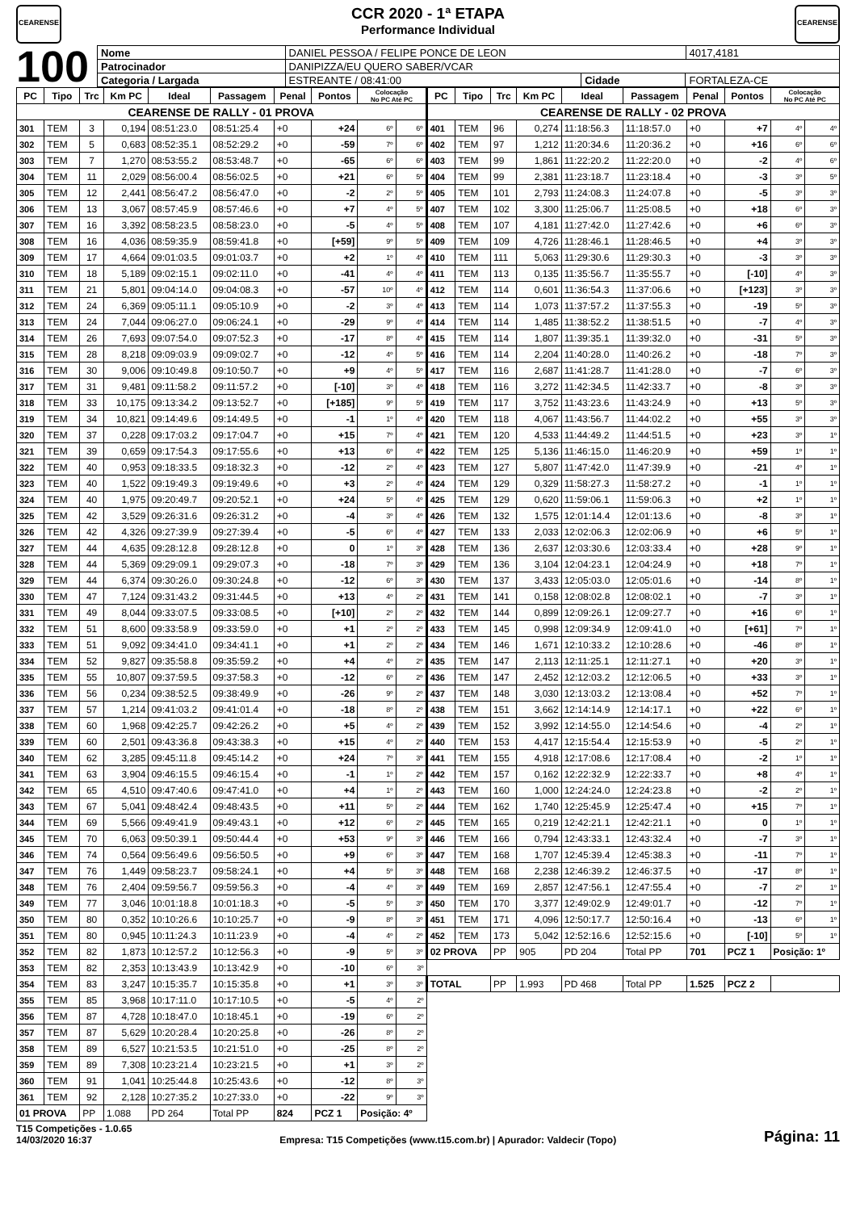CEARENSE
CCR 2020 - 1ª ETAPA
Performance Individual
CEARENSE
100
| Nome | DANIEL PESSOA / FELIPE PONCE DE LEON | | | 4017,4181 |
| Patrocinador | DANIPIZZA/EU QUERO SABER/VCAR | | | |
| Categoria / Largada | ESTREANTE / 08:41:00 | Cidade | FORTALEZA-CE | |
| PC | Tipo | Trc | Km PC | Ideal | Passagem | Penal | Pontos | Colocação No PC Até PC | | PC | Tipo | Trc | Km PC | Ideal | Passagem | Penal | Pontos | Colocação No PC Até PC | |
| --- | --- | --- | --- | --- | --- | --- | --- | --- | --- | --- | --- | --- | --- | --- | --- | --- | --- | --- | --- |
| CEARENSE DE RALLY - 01 PROVA | | | | | | | | | | CEARENSE DE RALLY - 02 PROVA | | | | | | | | | |
| 301 | TEM | 3 | 0,194 | 08:51:23.0 | 08:51:25.4 | +0 | +24 | 6º | 6º | 401 | TEM | 96 | 0,274 | 11:18:56.3 | 11:18:57.0 | +0 | +7 | 4º | 4º |
| 302 | TEM | 5 | 0,683 | 08:52:35.1 | 08:52:29.2 | +0 | -59 | 7º | 6º | 402 | TEM | 97 | 1,212 | 11:20:34.6 | 11:20:36.2 | +0 | +16 | 6º | 6º |
| 303 | TEM | 7 | 1,270 | 08:53:55.2 | 08:53:48.7 | +0 | -65 | 6º | 6º | 403 | TEM | 99 | 1,861 | 11:22:20.2 | 11:22:20.0 | +0 | -2 | 4º | 6º |
| 304 | TEM | 11 | 2,029 | 08:56:00.4 | 08:56:02.5 | +0 | +21 | 6º | 5º | 404 | TEM | 99 | 2,381 | 11:23:18.7 | 11:23:18.4 | +0 | -3 | 3º | 5º |
| 305 | TEM | 12 | 2,441 | 08:56:47.2 | 08:56:47.0 | +0 | -2 | 2º | 5º | 405 | TEM | 101 | 2,793 | 11:24:08.3 | 11:24:07.8 | +0 | -5 | 3º | 3º |
| 306 | TEM | 13 | 3,067 | 08:57:45.9 | 08:57:46.6 | +0 | +7 | 4º | 5º | 407 | TEM | 102 | 3,300 | 11:25:06.7 | 11:25:08.5 | +0 | +18 | 6º | 3º |
| 307 | TEM | 16 | 3,392 | 08:58:23.5 | 08:58:23.0 | +0 | -5 | 4º | 5º | 408 | TEM | 107 | 4,181 | 11:27:42.0 | 11:27:42.6 | +0 | +6 | 6º | 3º |
| 308 | TEM | 16 | 4,036 | 08:59:35.9 | 08:59:41.8 | +0 | [+59] | 9º | 5º | 409 | TEM | 109 | 4,726 | 11:28:46.1 | 11:28:46.5 | +0 | +4 | 3º | 3º |
| 309 | TEM | 17 | 4,664 | 09:01:03.5 | 09:01:03.7 | +0 | +2 | 1º | 4º | 410 | TEM | 111 | 5,063 | 11:29:30.6 | 11:29:30.3 | +0 | -3 | 3º | 3º |
| 310 | TEM | 18 | 5,189 | 09:02:15.1 | 09:02:11.0 | +0 | -41 | 4º | 4º | 411 | TEM | 113 | 0,135 | 11:35:56.7 | 11:35:55.7 | +0 | [-10] | 4º | 3º |
| 311 | TEM | 21 | 5,801 | 09:04:14.0 | 09:04:08.3 | +0 | -57 | 10º | 4º | 412 | TEM | 114 | 0,601 | 11:36:54.3 | 11:37:06.6 | +0 | [+123] | 3º | 3º |
| 312 | TEM | 24 | 6,369 | 09:05:11.1 | 09:05:10.9 | +0 | -2 | 3º | 4º | 413 | TEM | 114 | 1,073 | 11:37:57.2 | 11:37:55.3 | +0 | -19 | 5º | 3º |
| 313 | TEM | 24 | 7,044 | 09:06:27.0 | 09:06:24.1 | +0 | -29 | 9º | 4º | 414 | TEM | 114 | 1,485 | 11:38:52.2 | 11:38:51.5 | +0 | -7 | 4º | 3º |
| 314 | TEM | 26 | 7,693 | 09:07:54.0 | 09:07:52.3 | +0 | -17 | 8º | 4º | 415 | TEM | 114 | 1,807 | 11:39:35.1 | 11:39:32.0 | +0 | -31 | 5º | 3º |
| 315 | TEM | 28 | 8,218 | 09:09:03.9 | 09:09:02.7 | +0 | -12 | 4º | 5º | 416 | TEM | 114 | 2,204 | 11:40:28.0 | 11:40:26.2 | +0 | -18 | 7º | 3º |
| 316 | TEM | 30 | 9,006 | 09:10:49.8 | 09:10:50.7 | +0 | +9 | 4º | 5º | 417 | TEM | 116 | 2,687 | 11:41:28.7 | 11:41:28.0 | +0 | -7 | 6º | 3º |
| 317 | TEM | 31 | 9,481 | 09:11:58.2 | 09:11:57.2 | +0 | [-10] | 3º | 4º | 418 | TEM | 116 | 3,272 | 11:42:34.5 | 11:42:33.7 | +0 | -8 | 3º | 3º |
| 318 | TEM | 33 | 10,175 | 09:13:34.2 | 09:13:52.7 | +0 | [+185] | 9º | 5º | 419 | TEM | 117 | 3,752 | 11:43:23.6 | 11:43:24.9 | +0 | +13 | 5º | 3º |
| 319 | TEM | 34 | 10,821 | 09:14:49.6 | 09:14:49.5 | +0 | -1 | 1º | 4º | 420 | TEM | 118 | 4,067 | 11:43:56.7 | 11:44:02.2 | +0 | +55 | 3º | 3º |
| 320 | TEM | 37 | 0,228 | 09:17:03.2 | 09:17:04.7 | +0 | +15 | 7º | 4º | 421 | TEM | 120 | 4,533 | 11:44:49.2 | 11:44:51.5 | +0 | +23 | 3º | 1º |
| 321 | TEM | 39 | 0,659 | 09:17:54.3 | 09:17:55.6 | +0 | +13 | 6º | 4º | 422 | TEM | 125 | 5,136 | 11:46:15.0 | 11:46:20.9 | +0 | +59 | 1º | 1º |
| 322 | TEM | 40 | 0,953 | 09:18:33.5 | 09:18:32.3 | +0 | -12 | 2º | 4º | 423 | TEM | 127 | 5,807 | 11:47:42.0 | 11:47:39.9 | +0 | -21 | 4º | 1º |
| 323 | TEM | 40 | 1,522 | 09:19:49.3 | 09:19:49.6 | +0 | +3 | 2º | 4º | 424 | TEM | 129 | 0,329 | 11:58:27.3 | 11:58:27.2 | +0 | -1 | 1º | 1º |
| 324 | TEM | 40 | 1,975 | 09:20:49.7 | 09:20:52.1 | +0 | +24 | 5º | 4º | 425 | TEM | 129 | 0,620 | 11:59:06.1 | 11:59:06.3 | +0 | +2 | 1º | 1º |
| 325 | TEM | 42 | 3,529 | 09:26:31.6 | 09:26:31.2 | +0 | -4 | 3º | 4º | 426 | TEM | 132 | 1,575 | 12:01:14.4 | 12:01:13.6 | +0 | -8 | 3º | 1º |
| 326 | TEM | 42 | 4,326 | 09:27:39.9 | 09:27:39.4 | +0 | -5 | 6º | 4º | 427 | TEM | 133 | 2,033 | 12:02:06.3 | 12:02:06.9 | +0 | +6 | 5º | 1º |
| 327 | TEM | 44 | 4,635 | 09:28:12.8 | 09:28:12.8 | +0 | 0 | 1º | 3º | 428 | TEM | 136 | 2,637 | 12:03:30.6 | 12:03:33.4 | +0 | +28 | 9º | 1º |
| 328 | TEM | 44 | 5,369 | 09:29:09.1 | 09:29:07.3 | +0 | -18 | 7º | 3º | 429 | TEM | 136 | 3,104 | 12:04:23.1 | 12:04:24.9 | +0 | +18 | 7º | 1º |
| 329 | TEM | 44 | 6,374 | 09:30:26.0 | 09:30:24.8 | +0 | -12 | 6º | 3º | 430 | TEM | 137 | 3,433 | 12:05:03.0 | 12:05:01.6 | +0 | -14 | 8º | 1º |
| 330 | TEM | 47 | 7,124 | 09:31:43.2 | 09:31:44.5 | +0 | +13 | 4º | 2º | 431 | TEM | 141 | 0,158 | 12:08:02.8 | 12:08:02.1 | +0 | -7 | 3º | 1º |
| 331 | TEM | 49 | 8,044 | 09:33:07.5 | 09:33:08.5 | +0 | [+10] | 2º | 2º | 432 | TEM | 144 | 0,899 | 12:09:26.1 | 12:09:27.7 | +0 | +16 | 6º | 1º |
| 332 | TEM | 51 | 8,600 | 09:33:58.9 | 09:33:59.0 | +0 | +1 | 2º | 2º | 433 | TEM | 145 | 0,998 | 12:09:34.9 | 12:09:41.0 | +0 | [+61] | 7º | 1º |
| 333 | TEM | 51 | 9,092 | 09:34:41.0 | 09:34:41.1 | +0 | +1 | 2º | 2º | 434 | TEM | 146 | 1,671 | 12:10:33.2 | 12:10:28.6 | +0 | -46 | 8º | 1º |
| 334 | TEM | 52 | 9,827 | 09:35:58.8 | 09:35:59.2 | +0 | +4 | 4º | 2º | 435 | TEM | 147 | 2,113 | 12:11:25.1 | 12:11:27.1 | +0 | +20 | 3º | 1º |
| 335 | TEM | 55 | 10,807 | 09:37:59.5 | 09:37:58.3 | +0 | -12 | 6º | 2º | 436 | TEM | 147 | 2,452 | 12:12:03.2 | 12:12:06.5 | +0 | +33 | 3º | 1º |
| 336 | TEM | 56 | 0,234 | 09:38:52.5 | 09:38:49.9 | +0 | -26 | 9º | 2º | 437 | TEM | 148 | 3,030 | 12:13:03.2 | 12:13:08.4 | +0 | +52 | 7º | 1º |
| 337 | TEM | 57 | 1,214 | 09:41:03.2 | 09:41:01.4 | +0 | -18 | 8º | 2º | 438 | TEM | 151 | 3,662 | 12:14:14.9 | 12:14:17.1 | +0 | +22 | 6º | 1º |
| 338 | TEM | 60 | 1,968 | 09:42:25.7 | 09:42:26.2 | +0 | +5 | 4º | 2º | 439 | TEM | 152 | 3,992 | 12:14:55.0 | 12:14:54.6 | +0 | -4 | 2º | 1º |
| 339 | TEM | 60 | 2,501 | 09:43:36.8 | 09:43:38.3 | +0 | +15 | 4º | 2º | 440 | TEM | 153 | 4,417 | 12:15:54.4 | 12:15:53.9 | +0 | -5 | 2º | 1º |
| 340 | TEM | 62 | 3,285 | 09:45:11.8 | 09:45:14.2 | +0 | +24 | 7º | 3º | 441 | TEM | 155 | 4,918 | 12:17:08.6 | 12:17:08.4 | +0 | -2 | 1º | 1º |
| 341 | TEM | 63 | 3,904 | 09:46:15.5 | 09:46:15.4 | +0 | -1 | 1º | 2º | 442 | TEM | 157 | 0,162 | 12:22:32.9 | 12:22:33.7 | +0 | +8 | 4º | 1º |
| 342 | TEM | 65 | 4,510 | 09:47:40.6 | 09:47:41.0 | +0 | +4 | 1º | 2º | 443 | TEM | 160 | 1,000 | 12:24:24.0 | 12:24:23.8 | +0 | -2 | 2º | 1º |
| 343 | TEM | 67 | 5,041 | 09:48:42.4 | 09:48:43.5 | +0 | +11 | 5º | 2º | 444 | TEM | 162 | 1,740 | 12:25:45.9 | 12:25:47.4 | +0 | +15 | 7º | 1º |
| 344 | TEM | 69 | 5,566 | 09:49:41.9 | 09:49:43.1 | +0 | +12 | 6º | 2º | 445 | TEM | 165 | 0,219 | 12:42:21.1 | 12:42:21.1 | +0 | 0 | 1º | 1º |
| 345 | TEM | 70 | 6,063 | 09:50:39.1 | 09:50:44.4 | +0 | +53 | 9º | 3º | 446 | TEM | 166 | 0,794 | 12:43:33.1 | 12:43:32.4 | +0 | -7 | 3º | 1º |
| 346 | TEM | 74 | 0,564 | 09:56:49.6 | 09:56:50.5 | +0 | +9 | 6º | 3º | 447 | TEM | 168 | 1,707 | 12:45:39.4 | 12:45:38.3 | +0 | -11 | 7º | 1º |
| 347 | TEM | 76 | 1,449 | 09:58:23.7 | 09:58:24.1 | +0 | +4 | 5º | 3º | 448 | TEM | 168 | 2,238 | 12:46:39.2 | 12:46:37.5 | +0 | -17 | 8º | 1º |
| 348 | TEM | 76 | 2,404 | 09:59:56.7 | 09:59:56.3 | +0 | -4 | 4º | 3º | 449 | TEM | 169 | 2,857 | 12:47:56.1 | 12:47:55.4 | +0 | -7 | 2º | 1º |
| 349 | TEM | 77 | 3,046 | 10:01:18.8 | 10:01:18.3 | +0 | -5 | 5º | 3º | 450 | TEM | 170 | 3,377 | 12:49:02.9 | 12:49:01.7 | +0 | -12 | 7º | 1º |
| 350 | TEM | 80 | 0,352 | 10:10:26.6 | 10:10:25.7 | +0 | -9 | 8º | 3º | 451 | TEM | 171 | 4,096 | 12:50:17.7 | 12:50:16.4 | +0 | -13 | 6º | 1º |
| 351 | TEM | 80 | 0,945 | 10:11:24.3 | 10:11:23.9 | +0 | -4 | 4º | 2º | 452 | TEM | 173 | 5,042 | 12:52:16.6 | 12:52:15.6 | +0 | [-10] | 5º | 1º |
| 352 | TEM | 82 | 1,873 | 10:12:57.2 | 10:12:56.3 | +0 | -9 | 5º | 3º | 02 PROVA | | PP | 905 | PD 204 | Total PP | 701 | PCZ 1 | Posição: 1º | |
| 353 | TEM | 82 | 2,353 | 10:13:43.9 | 10:13:42.9 | +0 | -10 | 6º | 3º | | | | | | | | | | |
| 354 | TEM | 83 | 3,247 | 10:15:35.7 | 10:15:35.8 | +0 | +1 | 3º | 3º | TOTAL | | PP | 1.993 | PD 468 | Total PP | 1.525 | PCZ 2 | | |
| 355 | TEM | 85 | 3,968 | 10:17:11.0 | 10:17:10.5 | +0 | -5 | 4º | 2º | | | | | | | | | | |
| 356 | TEM | 87 | 4,728 | 10:18:47.0 | 10:18:45.1 | +0 | -19 | 6º | 2º | | | | | | | | | | |
| 357 | TEM | 87 | 5,629 | 10:20:28.4 | 10:20:25.8 | +0 | -26 | 8º | 2º | | | | | | | | | | |
| 358 | TEM | 89 | 6,527 | 10:21:53.5 | 10:21:51.0 | +0 | -25 | 8º | 2º | | | | | | | | | | |
| 359 | TEM | 89 | 7,308 | 10:23:21.4 | 10:23:21.5 | +0 | +1 | 3º | 2º | | | | | | | | | | |
| 360 | TEM | 91 | 1,041 | 10:25:44.8 | 10:25:43.6 | +0 | -12 | 8º | 3º | | | | | | | | | | |
| 361 | TEM | 92 | 2,128 | 10:27:35.2 | 10:27:33.0 | +0 | -22 | 9º | 3º | | | | | | | | | | |
| 01 PROVA | | PP | 1.088 | PD 264 | Total PP | 824 | PCZ 1 | Posição: 4º | | | | | | | | | | | |
T15 Competições - 1.0.65
14/03/2020 16:37
Empresa: T15 Competições (www.t15.com.br) | Apurador: Valdecir (Topo)
Página: 11